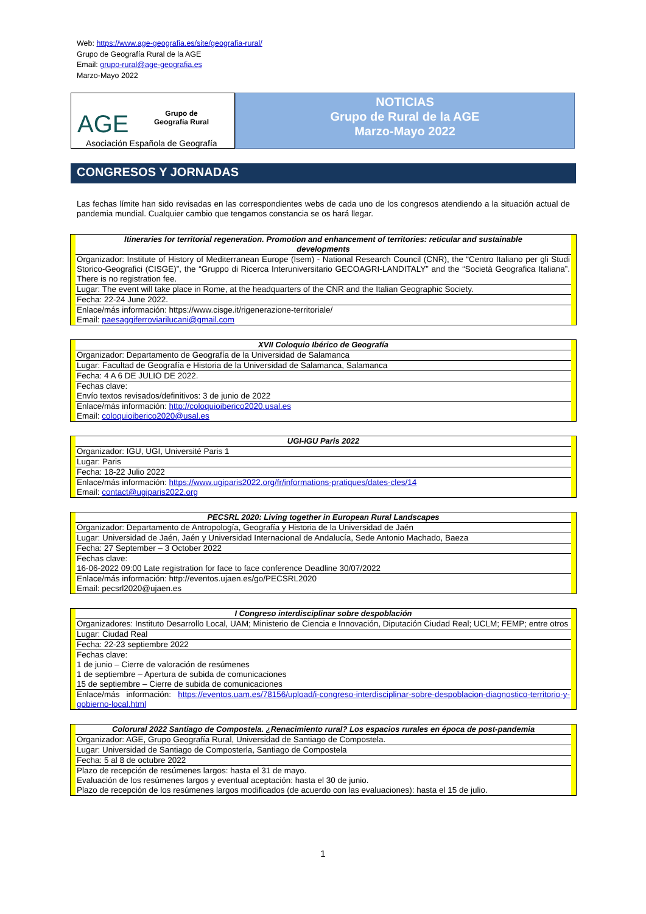Web: https://www.age-geografia.es/site/geografia-rural/
Grupo de Geografía Rural de la AGE
Email: grupo-rural@age-geografia.es
Marzo-Mayo 2022
AGE
Grupo de
Geografía Rural
Asociación Española de Geografía
NOTICIAS
Grupo de Rural de la AGE
Marzo-Mayo 2022
CONGRESOS Y JORNADAS
Las fechas límite han sido revisadas en las correspondientes webs de cada uno de los congresos atendiendo a la situación actual de pandemia mundial. Cualquier cambio que tengamos constancia se os hará llegar.
| Itineraries for territorial regeneration. Promotion and enhancement of territories: reticular and sustainable developments |
| --- |
| Organizador: Institute of History of Mediterranean Europe (Isem) - National Research Council (CNR), the “Centro Italiano per gli Studi Storico-Geografici (CISGE)”, the “Gruppo di Ricerca Interuniversitario GECOAGRI-LANDITALY” and the “Società Geografica Italiana”. There is no registration fee. |
| Lugar: The event will take place in Rome, at the headquarters of the CNR and the Italian Geographic Society. |
| Fecha: 22-24 June 2022. |
| Enlace/más información: https://www.cisge.it/rigenerazione-territoriale/ Email: paesaggiferroviarilucani@gmail.com |
| XVII Coloquio Ibérico de Geografía |
| --- |
| Organizador: Departamento de Geografía de la Universidad de Salamanca |
| Lugar: Facultad de Geografía e Historia de la Universidad de Salamanca, Salamanca |
| Fecha: 4 A 6 DE JULIO DE 2022. |
| Fechas clave: Envío textos revisados/definitivos: 3 de junio de 2022 |
| Enlace/más información: http://coloquioiberico2020.usal.es Email: coloquioiberico2020@usal.es |
| UGI-IGU Paris 2022 |
| --- |
| Organizador: IGU, UGI, Université Paris 1 |
| Lugar: Paris |
| Fecha: 18-22 Julio 2022 |
| Enlace/más información: https://www.ugiparis2022.org/fr/informations-pratiques/dates-cles/14 Email: contact@ugiparis2022.org |
| PECSRL 2020: Living together in European Rural Landscapes |
| --- |
| Organizador: Departamento de Antropología, Geografía y Historia de la Universidad de Jaén |
| Lugar: Universidad de Jaén, Jaén y Universidad Internacional de Andalucía, Sede Antonio Machado, Baeza |
| Fecha: 27 September – 3 October 2022 |
| Fechas clave: 16-06-2022 09:00 Late registration for face to face conference Deadline 30/07/2022 |
| Enlace/más información: http://eventos.ujaen.es/go/PECSRL2020 Email: pecsrl2020@ujaen.es |
| I Congreso interdisciplinar sobre despoblación |
| --- |
| Organizadores: Instituto Desarrollo Local, UAM; Ministerio de Ciencia e Innovación, Diputación Ciudad Real; UCLM; FEMP; entre otros |
| Lugar: Ciudad Real |
| Fecha: 22-23 septiembre 2022 |
| Fechas clave: 1 de junio – Cierre de valoración de resúmenes 1 de septiembre – Apertura de subida de comunicaciones 15 de septiembre – Cierre de subida de comunicaciones |
| Enlace/más información: https://eventos.uam.es/78156/upload/i-congreso-interdisciplinar-sobre-despoblacion-diagnostico-territorio-y-gobierno-local.html |
| Colorural 2022 Santiago de Compostela. ¿Renacimiento rural? Los espacios rurales en época de post-pandemia |
| --- |
| Organizador: AGE, Grupo Geografía Rural, Universidad de Santiago de Compostela. |
| Lugar: Universidad de Santiago de Composterla, Santiago de Compostela |
| Fecha: 5 al 8 de octubre 2022 |
| Plazo de recepción de resúmenes largos: hasta el 31 de mayo. Evaluación de los resúmenes largos y eventual aceptación: hasta el 30 de junio. Plazo de recepción de los resúmenes largos modificados (de acuerdo con las evaluaciones): hasta el 15 de julio. |
1